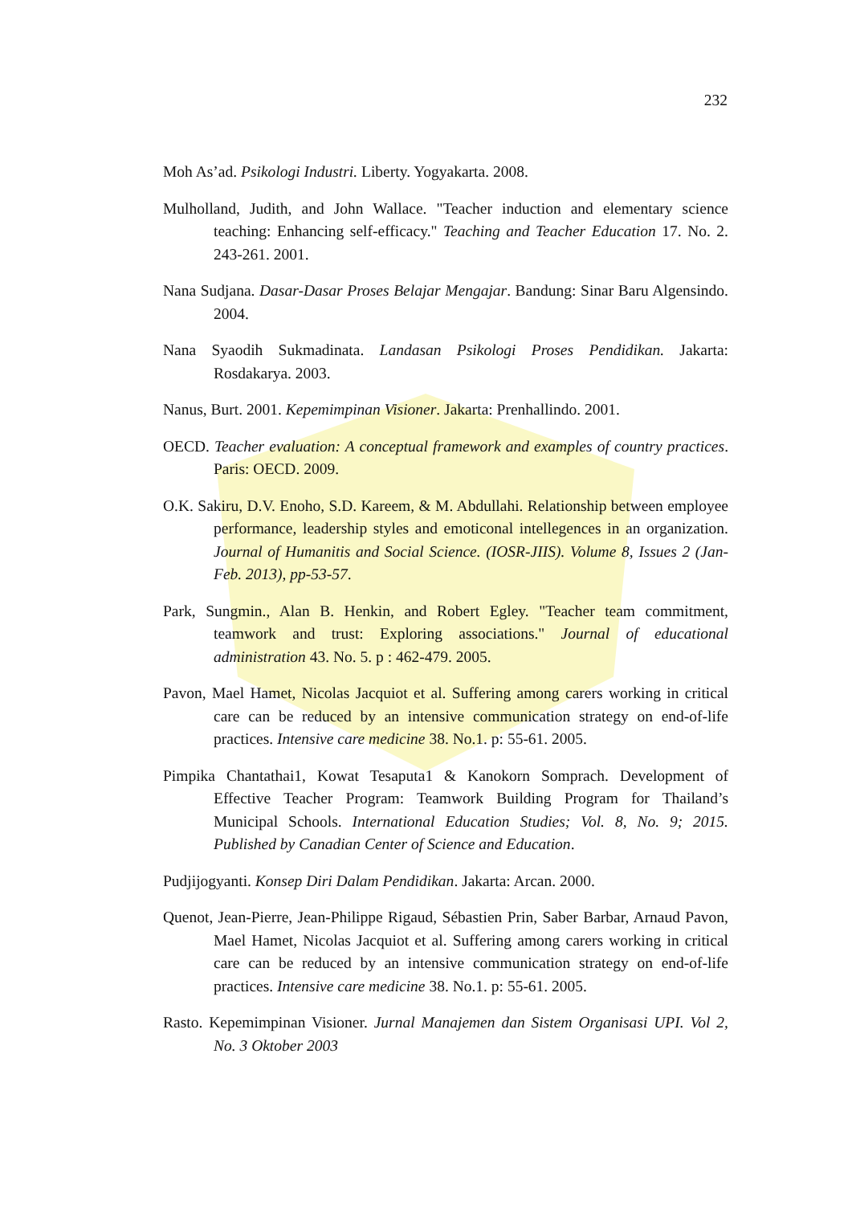232
Moh As’ad. Psikologi Industri. Liberty. Yogyakarta. 2008.
Mulholland, Judith, and John Wallace. "Teacher induction and elementary science teaching: Enhancing self-efficacy." Teaching and Teacher Education 17. No. 2. 243-261. 2001.
Nana Sudjana. Dasar-Dasar Proses Belajar Mengajar. Bandung: Sinar Baru Algensindo. 2004.
Nana Syaodih Sukmadinata. Landasan Psikologi Proses Pendidikan. Jakarta: Rosdakarya. 2003.
Nanus, Burt. 2001. Kepemimpinan Visioner. Jakarta: Prenhallindo. 2001.
OECD. Teacher evaluation: A conceptual framework and examples of country practices. Paris: OECD. 2009.
O.K. Sakiru, D.V. Enoho, S.D. Kareem, & M. Abdullahi. Relationship between employee performance, leadership styles and emoticonal intellegences in an organization. Journal of Humanitis and Social Science. (IOSR-JIIS). Volume 8, Issues 2 (Jan-Feb. 2013), pp-53-57.
Park, Sungmin., Alan B. Henkin, and Robert Egley. "Teacher team commitment, teamwork and trust: Exploring associations." Journal of educational administration 43. No. 5. p : 462-479. 2005.
Pavon, Mael Hamet, Nicolas Jacquiot et al. Suffering among carers working in critical care can be reduced by an intensive communication strategy on end-of-life practices. Intensive care medicine 38. No.1. p: 55-61. 2005.
Pimpika Chantathai1, Kowat Tesaputa1 & Kanokorn Somprach. Development of Effective Teacher Program: Teamwork Building Program for Thailand’s Municipal Schools. International Education Studies; Vol. 8, No. 9; 2015. Published by Canadian Center of Science and Education.
Pudjijogyanti. Konsep Diri Dalam Pendidikan. Jakarta: Arcan. 2000.
Quenot, Jean-Pierre, Jean-Philippe Rigaud, Sébastien Prin, Saber Barbar, Arnaud Pavon, Mael Hamet, Nicolas Jacquiot et al. Suffering among carers working in critical care can be reduced by an intensive communication strategy on end-of-life practices. Intensive care medicine 38. No.1. p: 55-61. 2005.
Rasto. Kepemimpinan Visioner. Jurnal Manajemen dan Sistem Organisasi UPI. Vol 2, No. 3 Oktober 2003